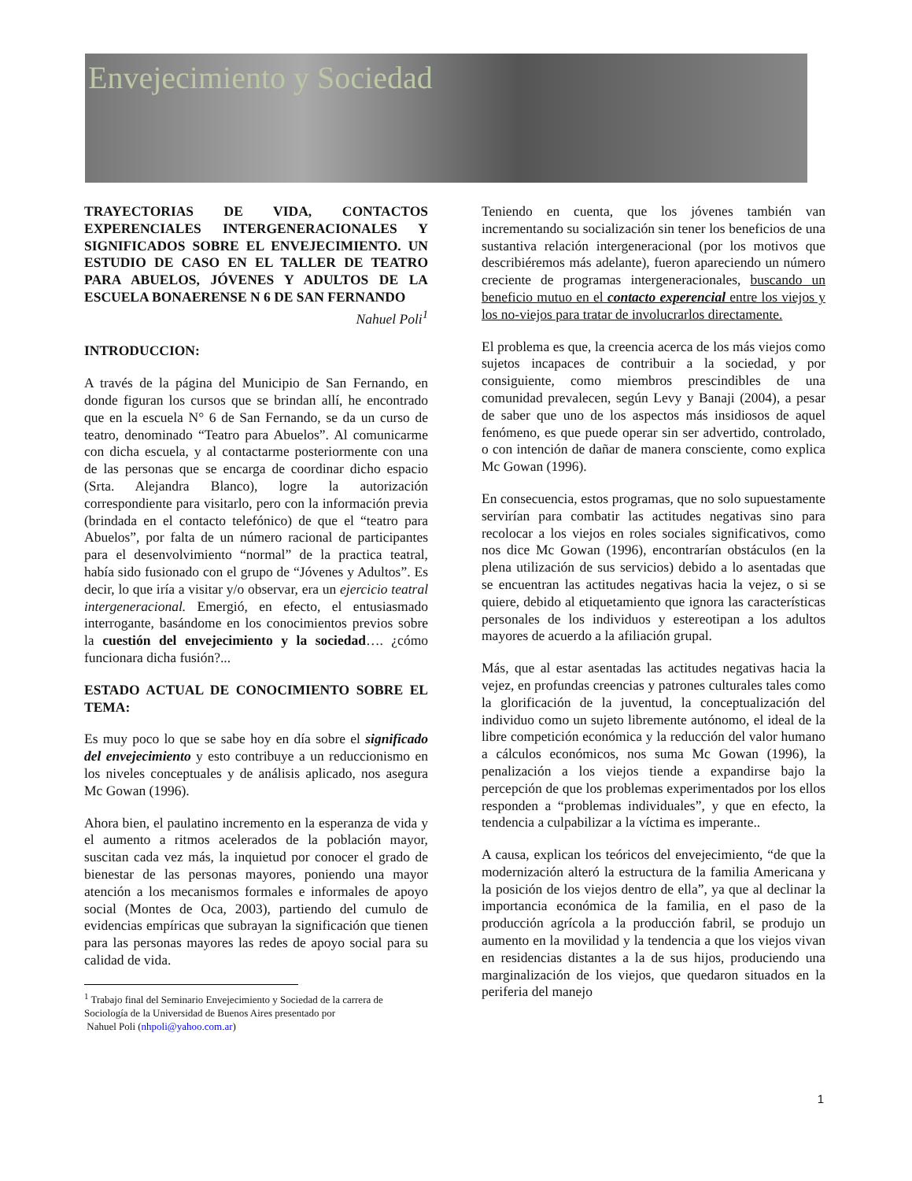Envejecimiento y Sociedad
TRAYECTORIAS DE VIDA, CONTACTOS EXPERENCIALES INTERGENERACIONALES Y SIGNIFICADOS SOBRE EL ENVEJECIMIENTO. UN ESTUDIO DE CASO EN EL TALLER DE TEATRO PARA ABUELOS, JÓVENES Y ADULTOS DE LA ESCUELA BONAERENSE N 6 DE SAN FERNANDO
Nahuel Poli<sup>1</sup>
INTRODUCCION:
A través de la página del Municipio de San Fernando, en donde figuran los cursos que se brindan allí, he encontrado que en la escuela N° 6 de San Fernando, se da un curso de teatro, denominado “Teatro para Abuelos”. Al comunicarme con dicha escuela, y al contactarme posteriormente con una de las personas que se encarga de coordinar dicho espacio (Srta. Alejandra Blanco), logre la autorización correspondiente para visitarlo, pero con la información previa (brindada en el contacto telefónico) de que el “teatro para Abuelos”, por falta de un número racional de participantes para el desenvolvimiento “normal” de la practica teatral, había sido fusionado con el grupo de “Jóvenes y Adultos”. Es decir, lo que iría a visitar y/o observar, era un ejercicio teatral intergeneracional. Emergió, en efecto, el entusiasmado interrogante, basándome en los conocimientos previos sobre la cuestión del envejecimiento y la sociedad…. ¿cómo funcionara dicha fusión?...
ESTADO ACTUAL DE CONOCIMIENTO SOBRE EL TEMA:
Es muy poco lo que se sabe hoy en día sobre el significado del envejecimiento y esto contribuye a un reduccionismo en los niveles conceptuales y de análisis aplicado, nos asegura Mc Gowan (1996).
Ahora bien, el paulatino incremento en la esperanza de vida y el aumento a ritmos acelerados de la población mayor, suscitan cada vez más, la inquietud por conocer el grado de bienestar de las personas mayores, poniendo una mayor atención a los mecanismos formales e informales de apoyo social (Montes de Oca, 2003), partiendo del cumulo de evidencias empíricas que subrayan la significación que tienen para las personas mayores las redes de apoyo social para su calidad de vida.
<sup>1</sup> Trabajo final del Seminario Envejecimiento y Sociedad de la carrera de Sociología de la Universidad de Buenos Aires presentado por
Nahuel Poli (nhpoli@yahoo.com.ar)
Teniendo en cuenta, que los jóvenes también van incrementando su socialización sin tener los beneficios de una sustantiva relación intergeneracional (por los motivos que describiéremos más adelante), fueron apareciendo un número creciente de programas intergeneracionales, buscando un beneficio mutuo en el contacto experencial entre los viejos y los no-viejos para tratar de involucrarlos directamente.
El problema es que, la creencia acerca de los más viejos como sujetos incapaces de contribuir a la sociedad, y por consiguiente, como miembros prescindibles de una comunidad prevalecen, según Levy y Banaji (2004), a pesar de saber que uno de los aspectos más insidiosos de aquel fenómeno, es que puede operar sin ser advertido, controlado, o con intención de dañar de manera consciente, como explica Mc Gowan (1996).
En consecuencia, estos programas, que no solo supuestamente servirían para combatir las actitudes negativas sino para recolocar a los viejos en roles sociales significativos, como nos dice Mc Gowan (1996), encontrarían obstáculos (en la plena utilización de sus servicios) debido a lo asentadas que se encuentran las actitudes negativas hacia la vejez, o si se quiere, debido al etiquetamiento que ignora las características personales de los individuos y estereotipan a los adultos mayores de acuerdo a la afiliación grupal.
Más, que al estar asentadas las actitudes negativas hacia la vejez, en profundas creencias y patrones culturales tales como la glorificación de la juventud, la conceptualización del individuo como un sujeto libremente autónomo, el ideal de la libre competición económica y la reducción del valor humano a cálculos económicos, nos suma Mc Gowan (1996), la penalización a los viejos tiende a expandirse bajo la percepción de que los problemas experimentados por los ellos responden a “problemas individuales”, y que en efecto, la tendencia a culpabilizar a la víctima es imperante..
A causa, explican los teóricos del envejecimiento, “de que la modernización alteró la estructura de la familia Americana y la posición de los viejos dentro de ella”, ya que al declinar la importancia económica de la familia, en el paso de la producción agrícola a la producción fabril, se produjo un aumento en la movilidad y la tendencia a que los viejos vivan en residencias distantes a la de sus hijos, produciendo una marginalización de los viejos, que quedaron situados en la periferia del manejo
1